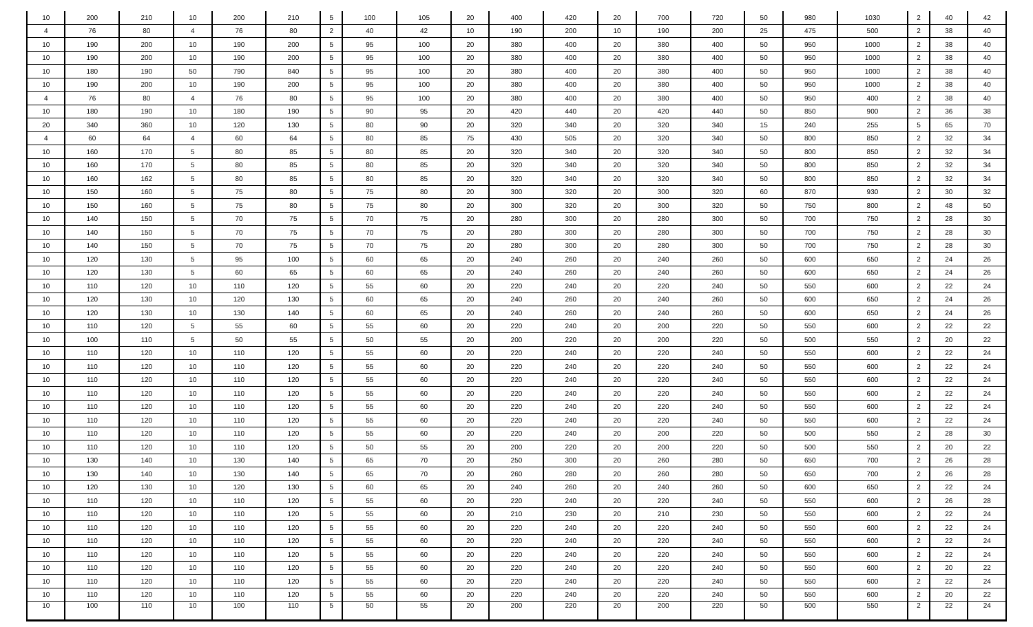| 10 | 200 | 210 | 10 | 200 | 210 | 5 | 100 | 105 | 20 | 400 | 420 | 20 | 700 | 720 | 50 | 980 | 1030 | 2 | 40 | 42 |
| 4 | 76 | 80 | 4 | 76 | 80 | 2 | 40 | 42 | 10 | 190 | 200 | 10 | 190 | 200 | 25 | 475 | 500 | 2 | 38 | 40 |
| 10 | 190 | 200 | 10 | 190 | 200 | 5 | 95 | 100 | 20 | 380 | 400 | 20 | 380 | 400 | 50 | 950 | 1000 | 2 | 38 | 40 |
| 10 | 190 | 200 | 10 | 190 | 200 | 5 | 95 | 100 | 20 | 380 | 400 | 20 | 380 | 400 | 50 | 950 | 1000 | 2 | 38 | 40 |
| 10 | 180 | 190 | 50 | 790 | 840 | 5 | 95 | 100 | 20 | 380 | 400 | 20 | 380 | 400 | 50 | 950 | 1000 | 2 | 38 | 40 |
| 10 | 190 | 200 | 10 | 190 | 200 | 5 | 95 | 100 | 20 | 380 | 400 | 20 | 380 | 400 | 50 | 950 | 1000 | 2 | 38 | 40 |
| 4 | 76 | 80 | 4 | 76 | 80 | 5 | 95 | 100 | 20 | 380 | 400 | 20 | 380 | 400 | 50 | 950 | 400 | 2 | 38 | 40 |
| 10 | 180 | 190 | 10 | 180 | 190 | 5 | 90 | 95 | 20 | 420 | 440 | 20 | 420 | 440 | 50 | 850 | 900 | 2 | 36 | 38 |
| 20 | 340 | 360 | 10 | 120 | 130 | 5 | 80 | 90 | 20 | 320 | 340 | 20 | 320 | 340 | 15 | 240 | 255 | 5 | 65 | 70 |
| 4 | 60 | 64 | 4 | 60 | 64 | 5 | 80 | 85 | 75 | 430 | 505 | 20 | 320 | 340 | 50 | 800 | 850 | 2 | 32 | 34 |
| 10 | 160 | 170 | 5 | 80 | 85 | 5 | 80 | 85 | 20 | 320 | 340 | 20 | 320 | 340 | 50 | 800 | 850 | 2 | 32 | 34 |
| 10 | 160 | 170 | 5 | 80 | 85 | 5 | 80 | 85 | 20 | 320 | 340 | 20 | 320 | 340 | 50 | 800 | 850 | 2 | 32 | 34 |
| 10 | 160 | 162 | 5 | 80 | 85 | 5 | 80 | 85 | 20 | 320 | 340 | 20 | 320 | 340 | 50 | 800 | 850 | 2 | 32 | 34 |
| 10 | 150 | 160 | 5 | 75 | 80 | 5 | 75 | 80 | 20 | 300 | 320 | 20 | 300 | 320 | 60 | 870 | 930 | 2 | 30 | 32 |
| 10 | 150 | 160 | 5 | 75 | 80 | 5 | 75 | 80 | 20 | 300 | 320 | 20 | 300 | 320 | 50 | 750 | 800 | 2 | 48 | 50 |
| 10 | 140 | 150 | 5 | 70 | 75 | 5 | 70 | 75 | 20 | 280 | 300 | 20 | 280 | 300 | 50 | 700 | 750 | 2 | 28 | 30 |
| 10 | 140 | 150 | 5 | 70 | 75 | 5 | 70 | 75 | 20 | 280 | 300 | 20 | 280 | 300 | 50 | 700 | 750 | 2 | 28 | 30 |
| 10 | 140 | 150 | 5 | 70 | 75 | 5 | 70 | 75 | 20 | 280 | 300 | 20 | 280 | 300 | 50 | 700 | 750 | 2 | 28 | 30 |
| 10 | 120 | 130 | 5 | 95 | 100 | 5 | 60 | 65 | 20 | 240 | 260 | 20 | 240 | 260 | 50 | 600 | 650 | 2 | 24 | 26 |
| 10 | 120 | 130 | 5 | 60 | 65 | 5 | 60 | 65 | 20 | 240 | 260 | 20 | 240 | 260 | 50 | 600 | 650 | 2 | 24 | 26 |
| 10 | 110 | 120 | 10 | 110 | 120 | 5 | 55 | 60 | 20 | 220 | 240 | 20 | 220 | 240 | 50 | 550 | 600 | 2 | 22 | 24 |
| 10 | 120 | 130 | 10 | 120 | 130 | 5 | 60 | 65 | 20 | 240 | 260 | 20 | 240 | 260 | 50 | 600 | 650 | 2 | 24 | 26 |
| 10 | 120 | 130 | 10 | 130 | 140 | 5 | 60 | 65 | 20 | 240 | 260 | 20 | 240 | 260 | 50 | 600 | 650 | 2 | 24 | 26 |
| 10 | 110 | 120 | 5 | 55 | 60 | 5 | 55 | 60 | 20 | 220 | 240 | 20 | 200 | 220 | 50 | 550 | 600 | 2 | 22 | 22 |
| 10 | 100 | 110 | 5 | 50 | 55 | 5 | 50 | 55 | 20 | 200 | 220 | 20 | 200 | 220 | 50 | 500 | 550 | 2 | 20 | 22 |
| 10 | 110 | 120 | 10 | 110 | 120 | 5 | 55 | 60 | 20 | 220 | 240 | 20 | 220 | 240 | 50 | 550 | 600 | 2 | 22 | 24 |
| 10 | 110 | 120 | 10 | 110 | 120 | 5 | 55 | 60 | 20 | 220 | 240 | 20 | 220 | 240 | 50 | 550 | 600 | 2 | 22 | 24 |
| 10 | 110 | 120 | 10 | 110 | 120 | 5 | 55 | 60 | 20 | 220 | 240 | 20 | 220 | 240 | 50 | 550 | 600 | 2 | 22 | 24 |
| 10 | 110 | 120 | 10 | 110 | 120 | 5 | 55 | 60 | 20 | 220 | 240 | 20 | 220 | 240 | 50 | 550 | 600 | 2 | 22 | 24 |
| 10 | 110 | 120 | 10 | 110 | 120 | 5 | 55 | 60 | 20 | 220 | 240 | 20 | 220 | 240 | 50 | 550 | 600 | 2 | 22 | 24 |
| 10 | 110 | 120 | 10 | 110 | 120 | 5 | 55 | 60 | 20 | 220 | 240 | 20 | 220 | 240 | 50 | 550 | 600 | 2 | 22 | 24 |
| 10 | 110 | 120 | 10 | 110 | 120 | 5 | 55 | 60 | 20 | 220 | 240 | 20 | 200 | 220 | 50 | 500 | 550 | 2 | 28 | 30 |
| 10 | 110 | 120 | 10 | 110 | 120 | 5 | 50 | 55 | 20 | 200 | 220 | 20 | 200 | 220 | 50 | 500 | 550 | 2 | 20 | 22 |
| 10 | 130 | 140 | 10 | 130 | 140 | 5 | 65 | 70 | 20 | 250 | 300 | 20 | 260 | 280 | 50 | 650 | 700 | 2 | 26 | 28 |
| 10 | 130 | 140 | 10 | 130 | 140 | 5 | 65 | 70 | 20 | 260 | 280 | 20 | 260 | 280 | 50 | 650 | 700 | 2 | 26 | 28 |
| 10 | 120 | 130 | 10 | 120 | 130 | 5 | 60 | 65 | 20 | 240 | 260 | 20 | 240 | 260 | 50 | 600 | 650 | 2 | 22 | 24 |
| 10 | 110 | 120 | 10 | 110 | 120 | 5 | 55 | 60 | 20 | 220 | 240 | 20 | 220 | 240 | 50 | 550 | 600 | 2 | 26 | 28 |
| 10 | 110 | 120 | 10 | 110 | 120 | 5 | 55 | 60 | 20 | 210 | 230 | 20 | 210 | 230 | 50 | 550 | 600 | 2 | 22 | 24 |
| 10 | 110 | 120 | 10 | 110 | 120 | 5 | 55 | 60 | 20 | 220 | 240 | 20 | 220 | 240 | 50 | 550 | 600 | 2 | 22 | 24 |
| 10 | 110 | 120 | 10 | 110 | 120 | 5 | 55 | 60 | 20 | 220 | 240 | 20 | 220 | 240 | 50 | 550 | 600 | 2 | 22 | 24 |
| 10 | 110 | 120 | 10 | 110 | 120 | 5 | 55 | 60 | 20 | 220 | 240 | 20 | 220 | 240 | 50 | 550 | 600 | 2 | 22 | 24 |
| 10 | 110 | 120 | 10 | 110 | 120 | 5 | 55 | 60 | 20 | 220 | 240 | 20 | 220 | 240 | 50 | 550 | 600 | 2 | 20 | 22 |
| 10 | 110 | 120 | 10 | 110 | 120 | 5 | 55 | 60 | 20 | 220 | 240 | 20 | 220 | 240 | 50 | 550 | 600 | 2 | 22 | 24 |
| 10 | 110 | 120 | 10 | 110 | 120 | 5 | 55 | 60 | 20 | 220 | 240 | 20 | 220 | 240 | 50 | 550 | 600 | 2 | 20 | 22 |
| 10 | 100 | 110 | 10 | 100 | 110 | 5 | 50 | 55 | 20 | 200 | 220 | 20 | 200 | 220 | 50 | 500 | 550 | 2 | 22 | 24 |